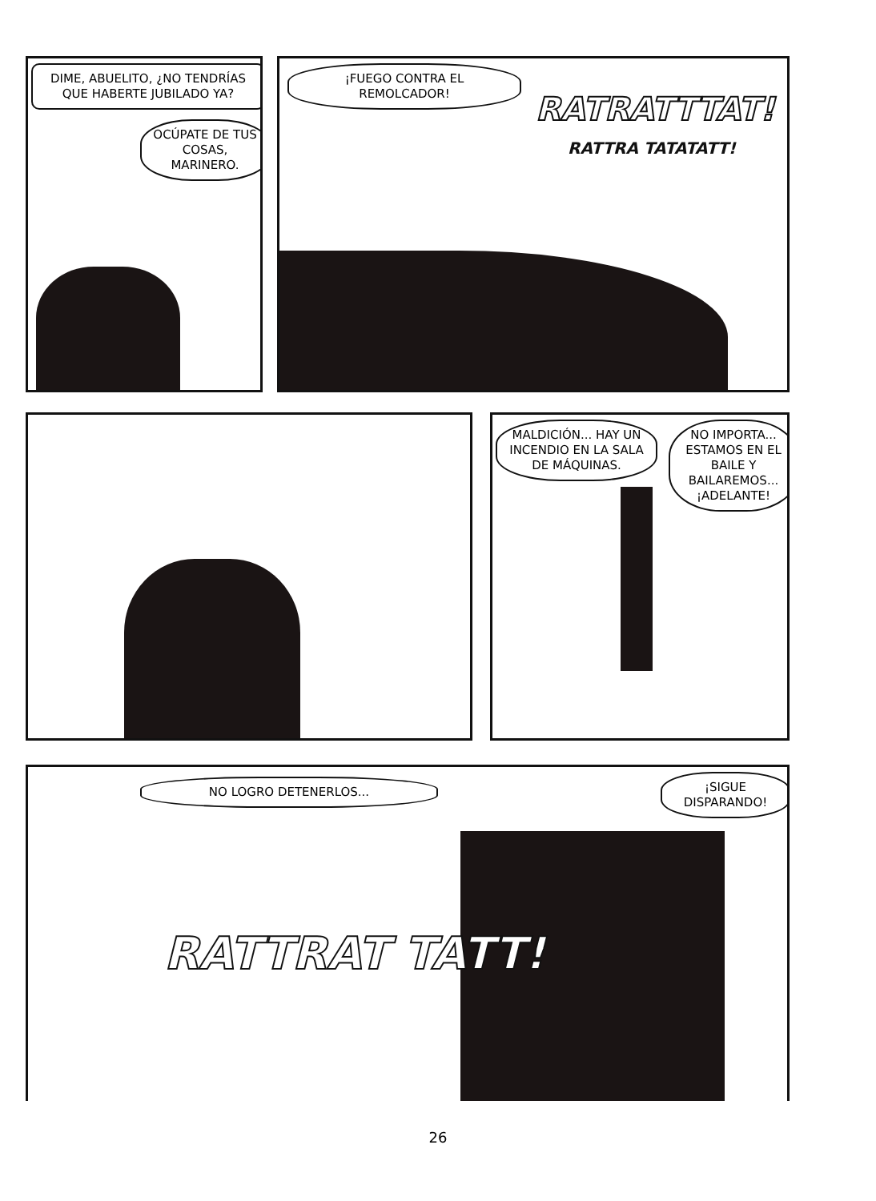DIME, ABUELITO, ¿NO TENDRÍAS QUE HABERTE JUBILADO YA?
OCÚPATE DE TUS COSAS, MARINERO.
¡FUEGO CONTRA EL REMOLCADOR!
RATRATTTAT!
RATTRA TATATATT!
MALDICIÓN... HAY UN INCENDIO EN LA SALA DE MÁQUINAS.
NO IMPORTA... ESTAMOS EN EL BAILE Y BAILAREMOS... ¡ADELANTE!
NO LOGRO DETENERLOS...
¡SIGUE DISPARANDO!
RATTRAT TATT!
26